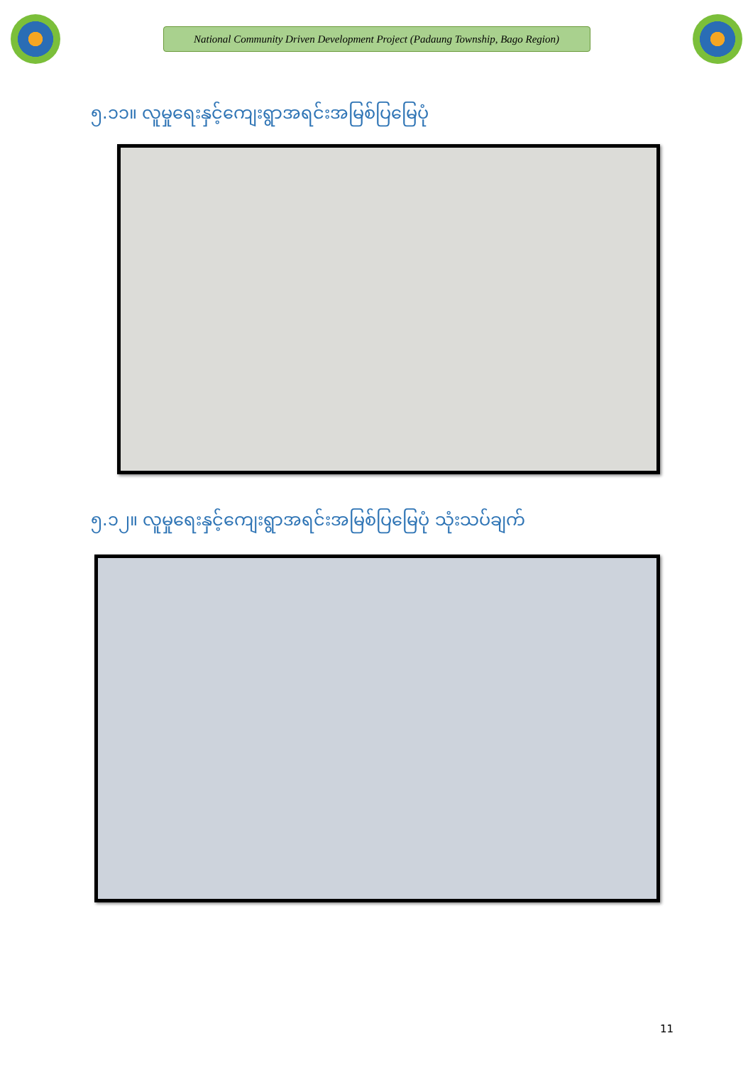National Community Driven Development Project (Padaung Township, Bago Region)
၅.၁၁။ လူမှုရေးနှင့်ကျေးရွာအရင်းအမြစ်ပြမြေပုံ
၅.၁၂။ လူမှုရေးနှင့်ကျေးရွာအရင်းအမြစ်ပြမြေပုံ သုံးသပ်ချက်
11